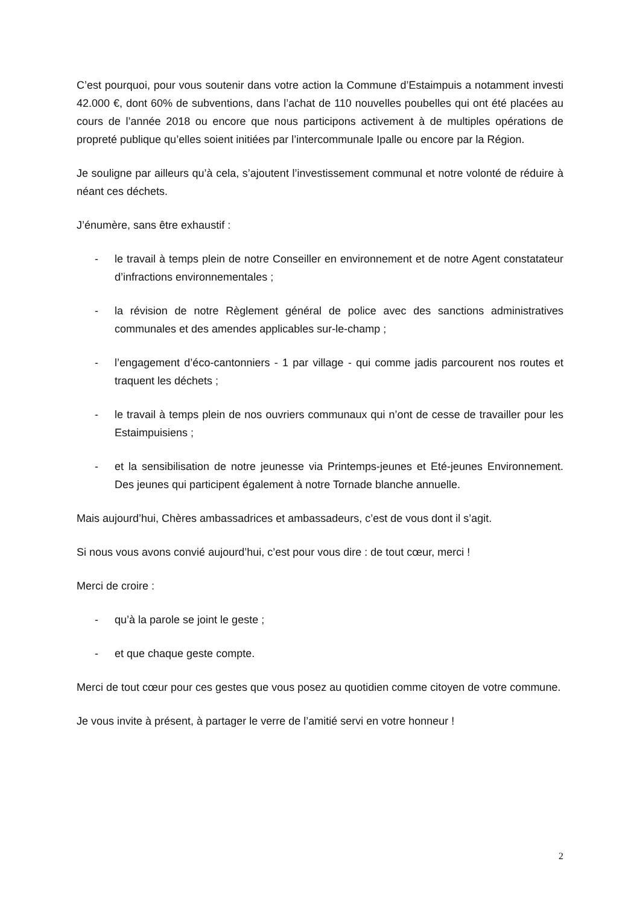C’est pourquoi, pour vous soutenir dans votre action la Commune d’Estaimpuis a notamment investi 42.000 €, dont 60% de subventions, dans l’achat de 110 nouvelles poubelles qui ont été placées au cours de l’année 2018 ou encore que nous participons activement à de multiples opérations de propreté publique qu’elles soient initiées par l’intercommunale Ipalle ou encore par la Région.
Je souligne par ailleurs qu’à cela, s’ajoutent l’investissement communal et notre volonté de réduire à néant ces déchets.
J’énumère, sans être exhaustif :
- le travail à temps plein de notre Conseiller en environnement et de notre Agent constatateur d’infractions environnementales ;
- la révision de notre Règlement général de police avec des sanctions administratives communales et des amendes applicables sur-le-champ ;
- l’engagement d’éco-cantonniers - 1 par village - qui comme jadis parcourent nos routes et traquent les déchets ;
- le travail à temps plein de nos ouvriers communaux qui n’ont de cesse de travailler pour les Estaimpuisiens ;
- et la sensibilisation de notre jeunesse via Printemps-jeunes et Eté-jeunes Environnement. Des jeunes qui participent également à notre Tornade blanche annuelle.
Mais aujourd’hui, Chères ambassadrices et ambassadeurs, c’est de vous dont il s’agit.
Si nous vous avons convié aujourd’hui, c’est pour vous dire : de tout cœur, merci !
Merci de croire :
- qu’à la parole se joint le geste ;
- et que chaque geste compte.
Merci de tout cœur pour ces gestes que vous posez au quotidien comme citoyen de votre commune.
Je vous invite à présent, à partager le verre de l’amitié servi en votre honneur !
2